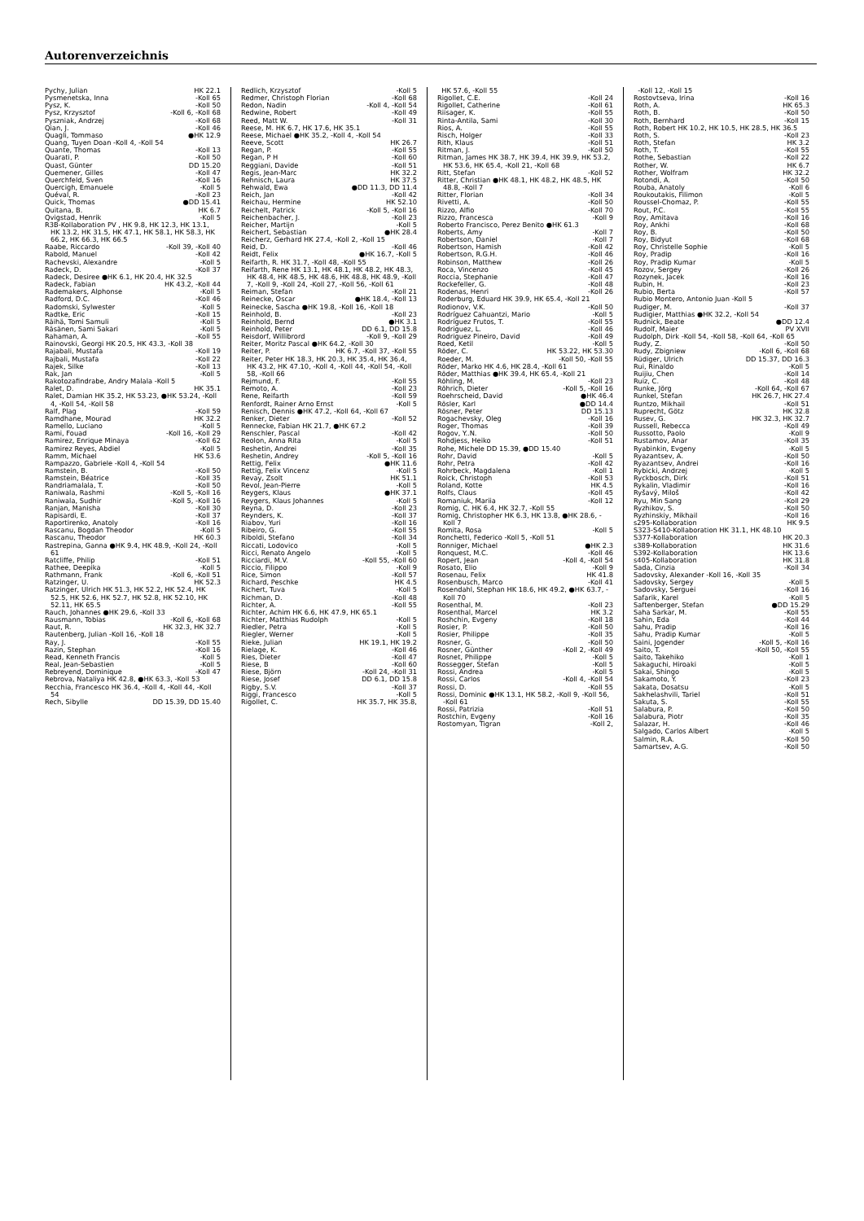Autorenverzeichnis
Pychy, Julian HK 22.1
Pysmenetska, Inna -Koll 65
Pysz, K. -Koll 50
Pysz, Krzysztof -Koll 6, -Koll 68
Pyszniak, Andrzej -Koll 68
Qian, J. -Koll 46
Quagli, Tommaso ●HK 12.9
Quang, Tuyen Doan -Koll 4, -Koll 54
Quante, Thomas -Koll 13
Quarati, P. -Koll 50
Quast, Günter DD 15.20
Quemener, Gilles -Koll 47
Querchfeld, Sven -Koll 16
Quercigh, Emanuele -Koll 5
Quéval, R. -Koll 23
Quick, Thomas ●DD 15.41
Quitana, B. HK 6.7
Qvigstad, Henrik -Koll 5
R3B-Kollaboration PV , HK 9.8, HK 12.3, HK 13.1, HK 13.2, HK 31.5, HK 47.1, HK 58.1, HK 58.3, HK 66.2, HK 66.3, HK 66.5
Raabe, Riccardo -Koll 39, -Koll 40
Rabold, Manuel -Koll 42
Rachevski, Alexandre -Koll 5
Radeck, D. -Koll 37
Radeck, Desiree ●HK 6.1, HK 20.4, HK 32.5
Radeck, Fabian HK 43.2, -Koll 44
Rademakers, Alphonse -Koll 5
Radford, D.C. -Koll 46
Radomski, Sylwester -Koll 5
Radtke, Eric -Koll 15
Räihä, Tomi Samuli -Koll 5
Räsänen, Sami Sakari -Koll 5
Rahaman, A. -Koll 55
Rainovski, Georgi HK 20.5, HK 43.3, -Koll 38
Rajabali, Mustafa -Koll 19
Rajbali, Mustafa -Koll 22
Rajek, Silke -Koll 13
Rak, Jan -Koll 5
Rakotozafindrabe, Andry Malala -Koll 5
Ralet, D. HK 35.1
Ralet, Damian HK 35.2, HK 53.23, ●HK 53.24, -Koll 4, -Koll 54, -Koll 58
Ralf, Plag -Koll 59
Ramdhane, Mourad HK 32.2
Ramello, Luciano -Koll 5
Rami, Fouad -Koll 16, -Koll 29
Ramirez, Enrique Minaya -Koll 62
Ramirez Reyes, Abdiel -Koll 5
Ramm, Michael HK 53.6
Rampazzo, Gabriele -Koll 4, -Koll 54
Ramstein, B. -Koll 50
Ramstein, Béatrice -Koll 35
Randriamalala, T. -Koll 50
Raniwala, Rashmi -Koll 5, -Koll 16
Raniwala, Sudhir -Koll 5, -Koll 16
Ranjan, Manisha -Koll 30
Rapisardi, E. -Koll 37
Raportirenko, Anatoly -Koll 16
Rascanu, Bogdan Theodor -Koll 5
Rascanu, Theodor HK 60.3
Rastrepina, Ganna ●HK 9.4, HK 48.9, -Koll 24, -Koll 61
Ratcliffe, Philip -Koll 51
Rathee, Deepika -Koll 5
Rathmann, Frank -Koll 6, -Koll 51
Ratzinger, U. HK 52.3
Ratzinger, Ulrich HK 51.3, HK 52.2, HK 52.4, HK 52.5, HK 52.6, HK 52.7, HK 52.8, HK 52.10, HK 52.11, HK 65.5
Rauch, Johannes ●HK 29.6, -Koll 33
Rausmann, Tobias -Koll 6, -Koll 68
Raut, R. HK 32.3, HK 32.7
Rautenberg, Julian -Koll 16, -Koll 18
Ray, J. -Koll 55
Razin, Stephan -Koll 16
Read, Kenneth Francis -Koll 5
Real, Jean-Sebastien -Koll 5
Rebreyend, Dominique -Koll 47
Rebrova, Nataliya HK 42.8, ●HK 63.3, -Koll 53
Recchia, Francesco HK 36.4, -Koll 4, -Koll 44, -Koll 54
Rech, Sibylle DD 15.39, DD 15.40
Redlich, Krzysztof -Koll 5
Redmer, Christoph Florian -Koll 68
Redon, Nadin -Koll 4, -Koll 54
Redwine, Robert -Koll 49
Reed, Matt W. -Koll 31
Reese, M. HK 6.7, HK 17.6, HK 35.1
Reese, Michael ●HK 35.2, -Koll 4, -Koll 54
Reeve, Scott HK 26.7
Regan, P. -Koll 55
Regan, P H -Koll 60
Reggiani, Davide -Koll 51
Regis, Jean-Marc HK 32.2
Rehnisch, Laura HK 37.5
Rehwald, Ewa ●DD 11.3, DD 11.4
Reich, Jan -Koll 42
Reichau, Hermine HK 52.10
Reichelt, Patrick -Koll 5, -Koll 16
Reichenbacher, J. -Koll 23
Reicher, Martijn -Koll 5
Reichert, Sebastian ●HK 28.4
Reicherz, Gerhard HK 27.4, -Koll 2, -Koll 15
Reid, D. -Koll 46
Reidt, Felix ●HK 16.7, -Koll 5
Reifarth, R. HK 31.7, -Koll 48, -Koll 55
Reifarth, Rene HK 13.1, HK 48.1, HK 48.2, HK 48.3, HK 48.4, HK 48.5, HK 48.6, HK 48.8, HK 48.9, -Koll 7, -Koll 9, -Koll 24, -Koll 27, -Koll 56, -Koll 61
Reiman, Stefan -Koll 21
Reinecke, Oscar ●HK 18.4, -Koll 13
Reinecke, Sascha ●HK 19.8, -Koll 16, -Koll 18
Reinhold, B. -Koll 23
Reinhold, Bernd ●HK 3.1
Reinhold, Peter DD 6.1, DD 15.8
Reisdorf, Willibrord -Koll 9, -Koll 29
Reiter, Moritz Pascal ●HK 64.2, -Koll 30
Reiter, P. HK 6.7, -Koll 37, -Koll 55
Reiter, Peter HK 18.3, HK 20.3, HK 35.4, HK 36.4, HK 43.2, HK 47.10, -Koll 4, -Koll 44, -Koll 54, -Koll 58, -Koll 66
Rejmund, F. -Koll 55
Remoto, A. -Koll 23
Rene, Reifarth -Koll 59
Renfordt, Rainer Arno Ernst -Koll 5
Renisch, Dennis ●HK 47.2, -Koll 64, -Koll 67
Renker, Dieter -Koll 52
Rennecke, Fabian HK 21.7, ●HK 67.2
Renschler, Pascal -Koll 42
Reolon, Anna Rita -Koll 5
Reshetin, Andrei -Koll 35
Reshetin, Andrey -Koll 5, -Koll 16
Rettig, Felix ●HK 11.6
Rettig, Felix Vincenz -Koll 5
Revay, Zsolt HK 51.1
Revol, Jean-Pierre -Koll 5
Reygers, Klaus ●HK 37.1
Reygers, Klaus Johannes -Koll 5
Reyna, D. -Koll 23
Reynders, K. -Koll 37
Riabov, Yuri -Koll 16
Ribeiro, G. -Koll 55
Riboldi, Stefano -Koll 34
Riccati, Lodovico -Koll 5
Ricci, Renato Angelo -Koll 5
Ricciardi, M.V. -Koll 55, -Koll 60
Riccio, Filippo -Koll 9
Rice, Simon -Koll 57
Richard, Peschke HK 4.5
Richert, Tuva -Koll 5
Richman, D. -Koll 48
Richter, A. -Koll 55
Richter, Achim HK 6.6, HK 47.9, HK 65.1
Richter, Matthias Rudolph -Koll 5
Riedler, Petra -Koll 5
Riegler, Werner -Koll 5
Rieke, Julian HK 19.1, HK 19.2
Rielage, K. -Koll 46
Ries, Dieter -Koll 47
Riese, B -Koll 60
Riese, Björn -Koll 24, -Koll 31
Riese, Josef DD 6.1, DD 15.8
Rigby, S.V. -Koll 37
Riggi, Francesco -Koll 5
Rigollet, C. HK 35.7, HK 35.8,
HK 57.6, -Koll 55
Rigollet, C.E. -Koll 24
Rigollet, Catherine -Koll 61
Riisager, K. -Koll 55
Rinta-Antila, Sami -Koll 30
Rios, A. -Koll 55
Risch, Holger -Koll 33
Rith, Klaus -Koll 51
Ritman, J. -Koll 50
Ritman, James HK 38.7, HK 39.4, HK 39.9, HK 53.2, HK 53.6, HK 65.4, -Koll 21, -Koll 68
Ritt, Stefan -Koll 52
Ritter, Christian ●HK 48.1, HK 48.2, HK 48.5, HK 48.8, -Koll 7
Ritter, Florian -Koll 34
Rivetti, A. -Koll 50
Rizzo, Alfio -Koll 70
Rizzo, Francesca -Koll 9
Roberto Francisco, Perez Benito ●HK 61.3
Roberts, Amy -Koll 7
Robertson, Daniel -Koll 7
Robertson, Hamish -Koll 42
Robertson, R.G.H. -Koll 46
Robinson, Matthew -Koll 26
Roca, Vincenzo -Koll 45
Roccia, Stephanie -Koll 47
Rockefeller, G. -Koll 48
Rodenas, Henri -Koll 26
Roderburg, Eduard HK 39.9, HK 65.4, -Koll 21
Rodionov, V.K. -Koll 50
Rodríguez Cahuantzi, Mario -Koll 5
Rodríguez Frutos, T. -Koll 55
Rodriguez, L. -Koll 46
Rodriguez Pineiro, David -Koll 49
Roed, Ketil -Koll 5
Röder, C. HK 53.22, HK 53.30
Roeder, M. -Koll 50, -Koll 55
Röder, Marko HK 4.6, HK 28.4, -Koll 61
Röder, Matthias ●HK 39.4, HK 65.4, -Koll 21
Röhling, M. -Koll 23
Röhrich, Dieter -Koll 5, -Koll 16
Roehrscheid, David ●HK 46.4
Rösler, Karl ●DD 14.4
Rösner, Peter DD 15.13
Rogachevsky, Oleg -Koll 16
Roger, Thomas -Koll 39
Rogov, Y..N. -Koll 50
Rohdjess, Heiko -Koll 51
Rohe, Michele DD 15.39, ●DD 15.40
Rohr, David -Koll 5
Rohr, Petra -Koll 42
Rohrbeck, Magdalena -Koll 1
Roick, Christoph -Koll 53
Roland, Kotte HK 4.5
Rolfs, Claus -Koll 45
Romaniuk, Mariia -Koll 12
Romig, C. HK 6.4, HK 32.7, -Koll 55
Romig, Christopher HK 6.3, HK 13.8, ●HK 28.6, -Koll 7
Romita, Rosa -Koll 5
Ronchetti, Federico -Koll 5, -Koll 51
Ronniger, Michael ●HK 2.3
Ronquest, M.C. -Koll 46
Ropert, Jean -Koll 4, -Koll 54
Rosato, Elio -Koll 9
Rosenau, Felix HK 41.8
Rosenbusch, Marco -Koll 41
Rosendahl, Stephan HK 18.6, HK 49.2, ●HK 63.7, -Koll 70
Rosenthal, M. -Koll 23
Rosenthal, Marcel HK 3.2
Roshchin, Evgeny -Koll 18
Rosier, P. -Koll 50
Rosier, Philippe -Koll 35
Rosner, G. -Koll 50
Rosner, Günther -Koll 2, -Koll 49
Rosnet, Philippe -Koll 5
Rossegger, Stefan -Koll 5
Rossi, Andrea -Koll 5
Rossi, Carlos -Koll 4, -Koll 54
Rossi, D. -Koll 55
Rossi, Dominic ●HK 13.1, HK 58.2, -Koll 9, -Koll 56, -Koll 61
Rossi, Patrizia -Koll 51
Rostchin, Evgeny -Koll 16
Rostomyan, Tigran -Koll 2,
-Koll 12, -Koll 15
Rostovtseva, Irina -Koll 16
Roth, A. HK 65.3
Roth, B. -Koll 50
Roth, Bernhard -Koll 15
Roth, Robert HK 10.2, HK 10.5, HK 28.5, HK 36.5
Roth, S. -Koll 23
Roth, Stefan HK 3.2
Roth, T. -Koll 55
Rothe, Sebastian -Koll 22
Rother, W. HK 6.7
Rother, Wolfram HK 32.2
Rotondi, A. -Koll 50
Rouba, Anatoly -Koll 6
Roukoutakis, Filimon -Koll 5
Roussel-Chomaz, P. -Koll 55
Rout, P.C. -Koll 55
Roy, Amitava -Koll 16
Roy, Ankhi -Koll 68
Roy, B. -Koll 50
Roy, Bidyut -Koll 68
Roy, Christelle Sophie -Koll 5
Roy, Pradip -Koll 16
Roy, Pradip Kumar -Koll 5
Rozov, Sergey -Koll 26
Rozynek, Jacek -Koll 16
Rubin, H. -Koll 23
Rubio, Berta -Koll 57
Rubio Montero, Antonio Juan -Koll 5
Rudiger, M. -Koll 37
Rudigier, Matthias ●HK 32.2, -Koll 54
Rudnick, Beate ●DD 12.4
Rudolf, Maier PV XVII
Rudolph, Dirk -Koll 54, -Koll 58, -Koll 64, -Koll 65
Rudy, Z. -Koll 50
Rudy, Zbigniew -Koll 6, -Koll 68
Rüdiger, Ulrich DD 15.37, DD 16.3
Rui, Rinaldo -Koll 5
Ruijiu, Chen -Koll 14
Ruiz, C. -Koll 48
Runke, Jörg -Koll 64, -Koll 67
Runkel, Stefan HK 26.7, HK 27.4
Runtzo, Mikhail -Koll 51
Ruprecht, Götz HK 32.8
Rusev, G. HK 32.3, HK 32.7
Russell, Rebecca -Koll 49
Russotto, Paolo -Koll 9
Rustamov, Anar -Koll 35
Ryabinkin, Evgeny -Koll 5
Ryazantsev, A. -Koll 50
Ryazantsev, Andrei -Koll 16
Rybicki, Andrzej -Koll 5
Ryckbosch, Dirk -Koll 51
Rykalin, Vladimir -Koll 16
Ryšavý, Miloš -Koll 42
Ryu, Min Sang -Koll 29
Ryzhikov, S. -Koll 50
Ryzhinskiy, Mikhail -Koll 16
s295-Kollaboration HK 9.5
S323-S410-Kollaboration HK 31.1, HK 48.10
S377-Kollaboration HK 20.3
s389-Kollaboration HK 31.6
S392-Kollaboration HK 13.6
s405-Kollaboration HK 31.8
Sada, Cinzia -Koll 34
Sadovsky, Alexander -Koll 16, -Koll 35
Sadovsky, Sergey -Koll 5
Sadovsky, Serguei -Koll 16
Safarik, Karel -Koll 5
Saftenberger, Stefan ●DD 15.29
Saha Sarkar, M. -Koll 55
Sahin, Eda -Koll 44
Sahu, Pradip -Koll 16
Sahu, Pradip Kumar -Koll 5
Saini, Jogender -Koll 5, -Koll 16
Saito, T. -Koll 50, -Koll 55
Saito, Takehiko -Koll 1
Sakaguchi, Hiroaki -Koll 5
Sakai, Shingo -Koll 5
Sakamoto, Y. -Koll 23
Sakata, Dosatsu -Koll 5
Sakhelashvili, Tariel -Koll 51
Sakuta, S. -Koll 55
Salabura, P. -Koll 50
Salabura, Piotr -Koll 35
Salazar, H. -Koll 46
Salgado, Carlos Albert -Koll 5
Salmin, R.A. -Koll 50
Samartsev, A.G. -Koll 50